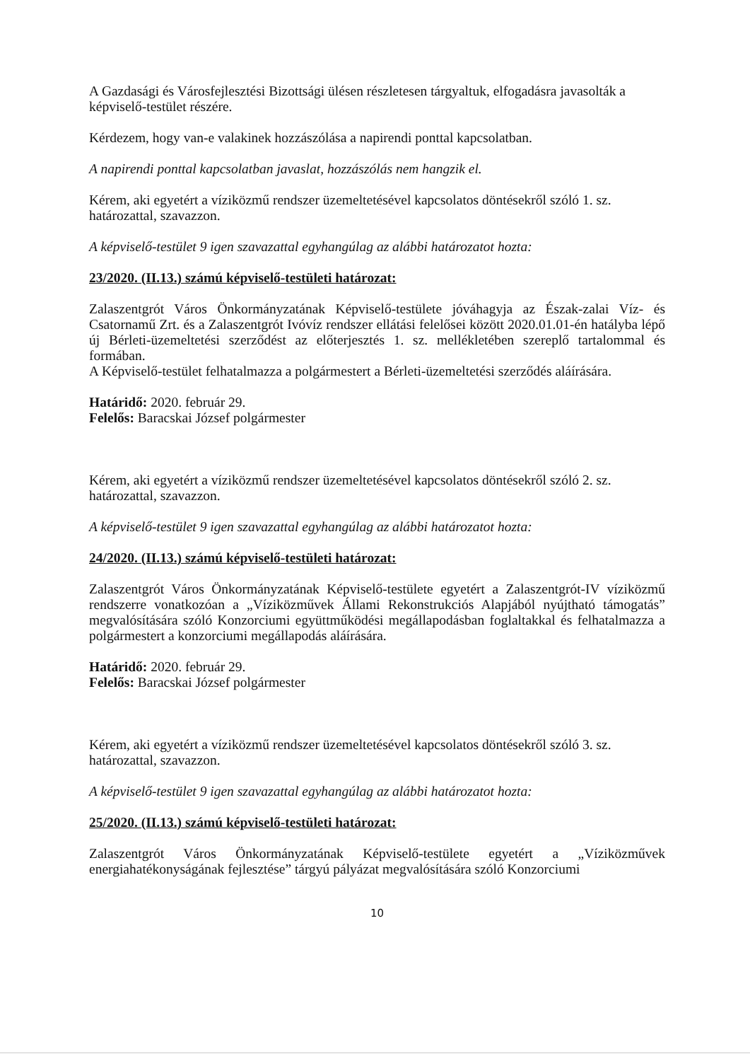A Gazdasági és Városfejlesztési Bizottsági ülésen részletesen tárgyaltuk, elfogadásra javasolták a képviselő-testület részére.
Kérdezem, hogy van-e valakinek hozzászólása a napirendi ponttal kapcsolatban.
A napirendi ponttal kapcsolatban javaslat, hozzászólás nem hangzik el.
Kérem, aki egyetért a víziközmű rendszer üzemeltetésével kapcsolatos döntésekről szóló 1. sz. határozattal, szavazzon.
A képviselő-testület 9 igen szavazattal egyhangúlag az alábbi határozatot hozta:
23/2020. (II.13.) számú képviselő-testületi határozat:
Zalaszentgrót Város Önkormányzatának Képviselő-testülete jóváhagyja az Észak-zalai Víz- és Csatornamű Zrt. és a Zalaszentgrót Ivóvíz rendszer ellátási felelősei között 2020.01.01-én hatályba lépő új Bérleti-üzemeltetési szerződést az előterjesztés 1. sz. mellékletében szereplő tartalommal és formában.
A Képviselő-testület felhatalmazza a polgármestert a Bérleti-üzemeltetési szerződés aláírására.
Határidő: 2020. február 29.
Felelős: Baracskai József polgármester
Kérem, aki egyetért a víziközmű rendszer üzemeltetésével kapcsolatos döntésekről szóló 2. sz. határozattal, szavazzon.
A képviselő-testület 9 igen szavazattal egyhangúlag az alábbi határozatot hozta:
24/2020. (II.13.) számú képviselő-testületi határozat:
Zalaszentgrót Város Önkormányzatának Képviselő-testülete egyetért a Zalaszentgrót-IV víziközmű rendszerre vonatkozóan a „Víziközművek Állami Rekonstrukciós Alapjából nyújtható támogatás” megvalósítására szóló Konzorciumi együttműködési megállapodásban foglaltakkal és felhatalmazza a polgármestert a konzorciumi megállapodás aláírására.
Határidő: 2020. február 29.
Felelős: Baracskai József polgármester
Kérem, aki egyetért a víziközmű rendszer üzemeltetésével kapcsolatos döntésekről szóló 3. sz. határozattal, szavazzon.
A képviselő-testület 9 igen szavazattal egyhangúlag az alábbi határozatot hozta:
25/2020. (II.13.) számú képviselő-testületi határozat:
Zalaszentgrót Város Önkormányzatának Képviselő-testülete egyetért a „Víziközművek energiahatékonyságának fejlesztése” tárgyú pályázat megvalósítására szóló Konzorciumi
10